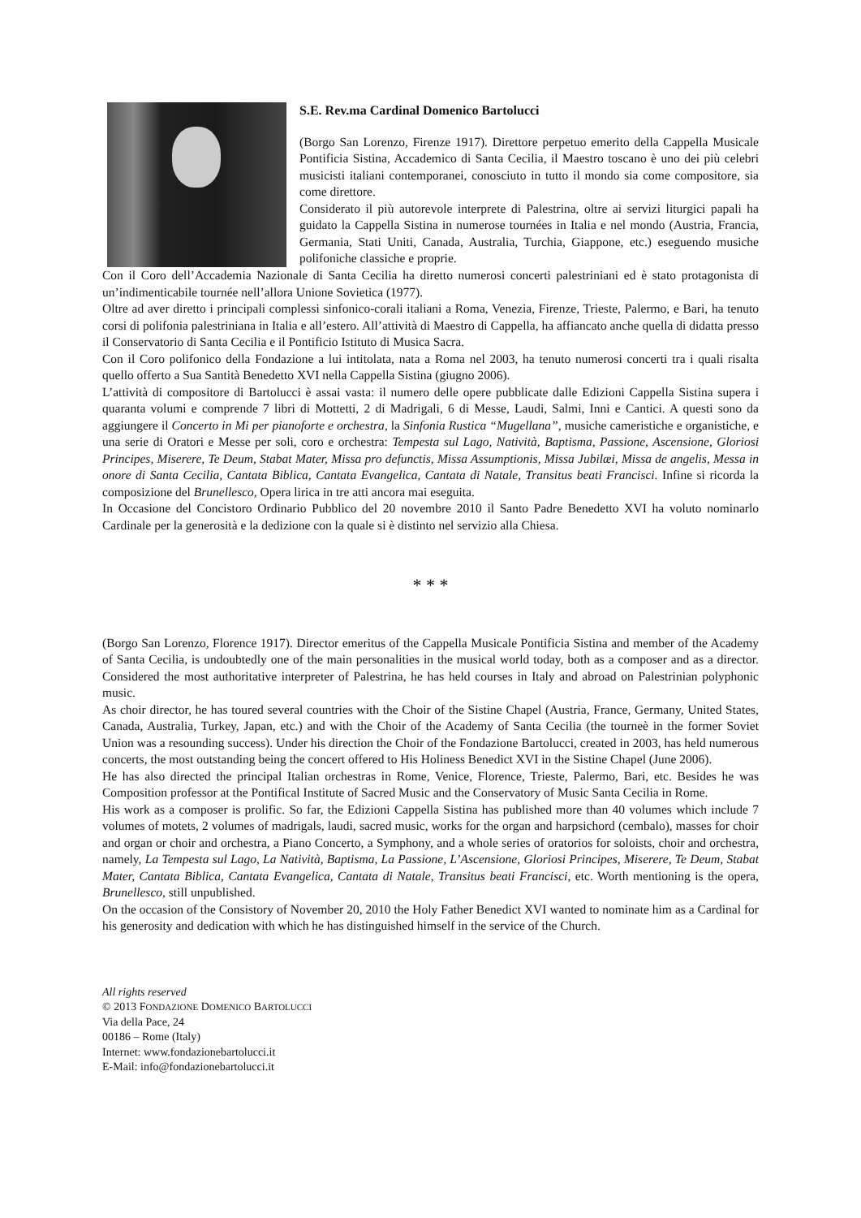S.E. Rev.ma Cardinal Domenico Bartolucci
(Borgo San Lorenzo, Firenze 1917). Direttore perpetuo emerito della Cappella Musicale Pontificia Sistina, Accademico di Santa Cecilia, il Maestro toscano è uno dei più celebri musicisti italiani contemporanei, conosciuto in tutto il mondo sia come compositore, sia come direttore.
Considerato il più autorevole interprete di Palestrina, oltre ai servizi liturgici papali ha guidato la Cappella Sistina in numerose tournées in Italia e nel mondo (Austria, Francia, Germania, Stati Uniti, Canada, Australia, Turchia, Giappone, etc.) eseguendo musiche polifoniche classiche e proprie.
Con il Coro dell’Accademia Nazionale di Santa Cecilia ha diretto numerosi concerti palestriniani ed è stato protagonista di un’indimenticabile tournée nell’allora Unione Sovietica (1977).
Oltre ad aver diretto i principali complessi sinfonico-corali italiani a Roma, Venezia, Firenze, Trieste, Palermo, e Bari, ha tenuto corsi di polifonia palestriniana in Italia e all’estero. All’attività di Maestro di Cappella, ha affiancato anche quella di didatta presso il Conservatorio di Santa Cecilia e il Pontificio Istituto di Musica Sacra.
Con il Coro polifonico della Fondazione a lui intitolata, nata a Roma nel 2003, ha tenuto numerosi concerti tra i quali risalta quello offerto a Sua Santità Benedetto XVI nella Cappella Sistina (giugno 2006).
L’attività di compositore di Bartolucci è assai vasta: il numero delle opere pubblicate dalle Edizioni Cappella Sistina supera i quaranta volumi e comprende 7 libri di Mottetti, 2 di Madrigali, 6 di Messe, Laudi, Salmi, Inni e Cantici. A questi sono da aggiungere il Concerto in Mi per pianoforte e orchestra, la Sinfonia Rustica “Mugellana”, musiche cameristiche e organistiche, e una serie di Oratori e Messe per soli, coro e orchestra: Tempesta sul Lago, Natività, Baptisma, Passione, Ascensione, Gloriosi Principes, Miserere, Te Deum, Stabat Mater, Missa pro defunctis, Missa Assumptionis, Missa Jubilæi, Missa de angelis, Messa in onore di Santa Cecilia, Cantata Biblica, Cantata Evangelica, Cantata di Natale, Transitus beati Francisci. Infine si ricorda la composizione del Brunellesco, Opera lirica in tre atti ancora mai eseguita.
In Occasione del Concistoro Ordinario Pubblico del 20 novembre 2010 il Santo Padre Benedetto XVI ha voluto nominarlo Cardinale per la generosità e la dedizione con la quale si è distinto nel servizio alla Chiesa.
* * *
(Borgo San Lorenzo, Florence 1917). Director emeritus of the Cappella Musicale Pontificia Sistina and member of the Academy of Santa Cecilia, is undoubtedly one of the main personalities in the musical world today, both as a composer and as a director. Considered the most authoritative interpreter of Palestrina, he has held courses in Italy and abroad on Palestrinian polyphonic music.
As choir director, he has toured several countries with the Choir of the Sistine Chapel (Austria, France, Germany, United States, Canada, Australia, Turkey, Japan, etc.) and with the Choir of the Academy of Santa Cecilia (the tourneè in the former Soviet Union was a resounding success). Under his direction the Choir of the Fondazione Bartolucci, created in 2003, has held numerous concerts, the most outstanding being the concert offered to His Holiness Benedict XVI in the Sistine Chapel (June 2006).
He has also directed the principal Italian orchestras in Rome, Venice, Florence, Trieste, Palermo, Bari, etc. Besides he was Composition professor at the Pontifical Institute of Sacred Music and the Conservatory of Music Santa Cecilia in Rome.
His work as a composer is prolific. So far, the Edizioni Cappella Sistina has published more than 40 volumes which include 7 volumes of motets, 2 volumes of madrigals, laudi, sacred music, works for the organ and harpsichord (cembalo), masses for choir and organ or choir and orchestra, a Piano Concerto, a Symphony, and a whole series of oratorios for soloists, choir and orchestra, namely, La Tempesta sul Lago, La Natività, Baptisma, La Passione, L’Ascensione, Gloriosi Principes, Miserere, Te Deum, Stabat Mater, Cantata Biblica, Cantata Evangelica, Cantata di Natale, Transitus beati Francisci, etc. Worth mentioning is the opera, Brunellesco, still unpublished.
On the occasion of the Consistory of November 20, 2010 the Holy Father Benedict XVI wanted to nominate him as a Cardinal for his generosity and dedication with which he has distinguished himself in the service of the Church.
All rights reserved
© 2013 FONDAZIONE DOMENICO BARTOLUCCI
Via della Pace, 24
00186 – Rome (Italy)
Internet: www.fondazionebartolucci.it
E-Mail: info@fondazionebartolucci.it